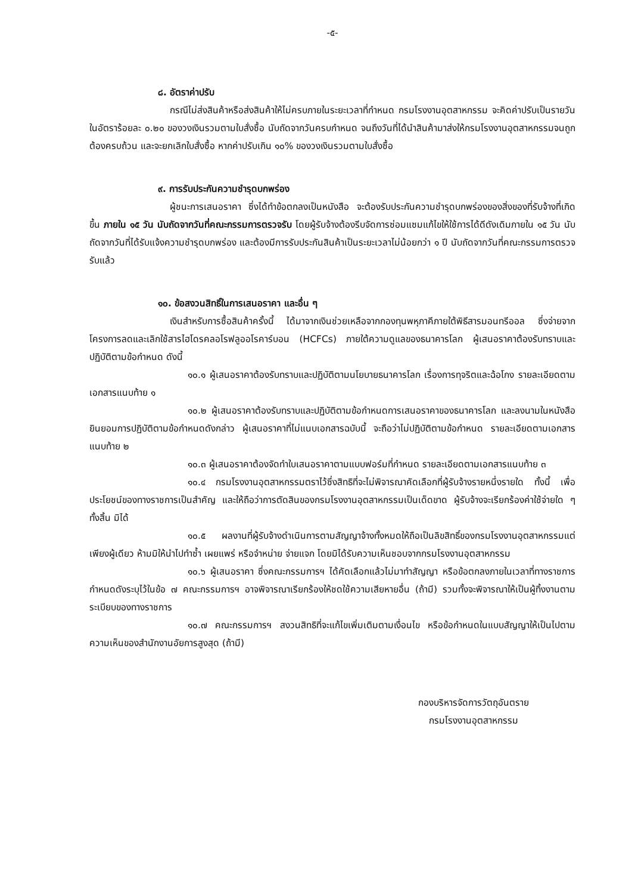-๕-
๘. อัตราค่าปรับ
กรณีไม่ส่งสินค้าหรือส่งสินค้าให้ไม่ครบภายในระยะเวลาที่กำหนด กรมโรงงานอุตสาหกรรม จะคิดค่าปรับเป็นรายวัน ในอัตราร้อยละ ๐.๒๐ ของวงเงินรวมตามใบสั่งซื้อ นับถัดจากวันครบกำหนด จนถึงวันที่ได้นำสินค้ามาส่งให้กรมโรงงานอุตสาหกรรมจนถูกต้องครบถ้วน และจะยกเลิกใบสั่งซื้อ หากค่าปรับเกิน ๑๐% ของวงเงินรวมตามใบสั่งซื้อ
๙. การรับประกันความชำรุดบกพร่อง
ผู้ชนะการเสนอราคา ซึ่งได้ทำข้อตกลงเป็นหนังสือ จะต้องรับประกันความชำรุดบกพร่องของสิ่งของที่รับจ้างที่เกิดขึ้น ภายใน ๑๕ วัน นับถัดจากวันที่คณะกรรมการตรวจรับ โดยผู้รับจ้างต้องรีบจัดการซ่อมแซมแก้ไขให้ใช้การได้ดีดังเดิมภายใน ๑๕ วัน นับถัดจากวันที่ได้รับแจ้งความชำรุดบกพร่อง และต้องมีการรับประกันสินค้าเป็นระยะเวลาไม่น้อยกว่า ๑ ปี นับถัดจากวันที่คณะกรรมการตรวจรับแล้ว
๑๐. ข้อสงวนสิทธิ์ในการเสนอราคา และอื่น ๆ
เงินสำหรับการซื้อสินค้าครั้งนี้ ได้มาจากเงินช่วยเหลือจากกองทุนพหุภาคีภายใต้พิธีสารมอนทรีออล ซึ่งจ่ายจากโครงการลดและเลิกใช้สารไฮโดรคลอโรฟลูออโรคาร์บอน (HCFCs) ภายใต้ความดูแลของธนาคารโลก ผู้เสนอราคาต้องรับทราบและปฏิบัติตามข้อกำหนด ดังนี้
๑๐.๑ ผู้เสนอราคาต้องรับทราบและปฏิบัติตามนโยบายธนาคารโลก เรื่องการทุจริตและฉ้อโกง รายละเอียดตามเอกสารแนบท้าย ๑
๑๐.๒ ผู้เสนอราคาต้องรับทราบและปฏิบัติตามข้อกำหนดการเสนอราคาของธนาคารโลก และลงนามในหนังสือยินยอมการปฏิบัติตามข้อกำหนดดังกล่าว ผู้เสนอราคาที่ไม่แนบเอกสารฉบับนี้ จะถือว่าไม่ปฏิบัติตามข้อกำหนด รายละเอียดตามเอกสารแนบท้าย ๒
๑๐.๓ ผู้เสนอราคาต้องจัดทำใบเสนอราคาตามแบบฟอร์มที่กำหนด รายละเอียดตามเอกสารแนบท้าย ๓
๑๐.๔ กรมโรงงานอุตสาหกรรมตราไว้ซึ่งสิทธิที่จะไม่พิจารณาคัดเลือกที่ผู้รับจ้างรายหนึ่งรายใด ทั้งนี้ เพื่อประโยชน์ของทางราชการเป็นสำคัญ และให้ถือว่าการตัดสินของกรมโรงงานอุตสาหกรรมเป็นเด็ดขาด ผู้รับจ้างจะเรียกร้องค่าใช้จ่ายใด ๆ ทั้งสิ้น มิได้
๑๐.๕ ผลงานที่ผู้รับจ้างดำเนินการตามสัญญาจ้างทั้งหมดให้ถือเป็นลิขสิทธิ์ของกรมโรงงานอุตสาหกรรมแต่เพียงผู้เดียว ห้ามมิให้นำไปทำซ้ำ เผยแพร่ หรือจำหน่าย จ่ายแจก โดยมิได้รับความเห็นชอบจากกรมโรงงานอุตสาหกรรม
๑๐.๖ ผู้เสนอราคา ซึ่งคณะกรรมการฯ ได้คัดเลือกแล้วไม่มาทำสัญญา หรือข้อตกลงภายในเวลาที่ทางราชการกำหนดดังระบุไว้ในข้อ ๗ คณะกรรมการฯ อาจพิจารณาเรียกร้องให้ชดใช้ความเสียหายอื่น (ถ้ามี) รวมทั้งจะพิจารณาให้เป็นผู้ทิ้งงานตามระเบียบของทางราชการ
๑๐.๗ คณะกรรมการฯ สงวนสิทธิที่จะแก้ไขเพิ่มเติมตามเงื่อนไข หรือข้อกำหนดในแบบสัญญาให้เป็นไปตามความเห็นของสำนักงานอัยการสูงสุด (ถ้ามี)
กองบริหารจัดการวัตถุอันตราย
กรมโรงงานอุตสาหกรรม